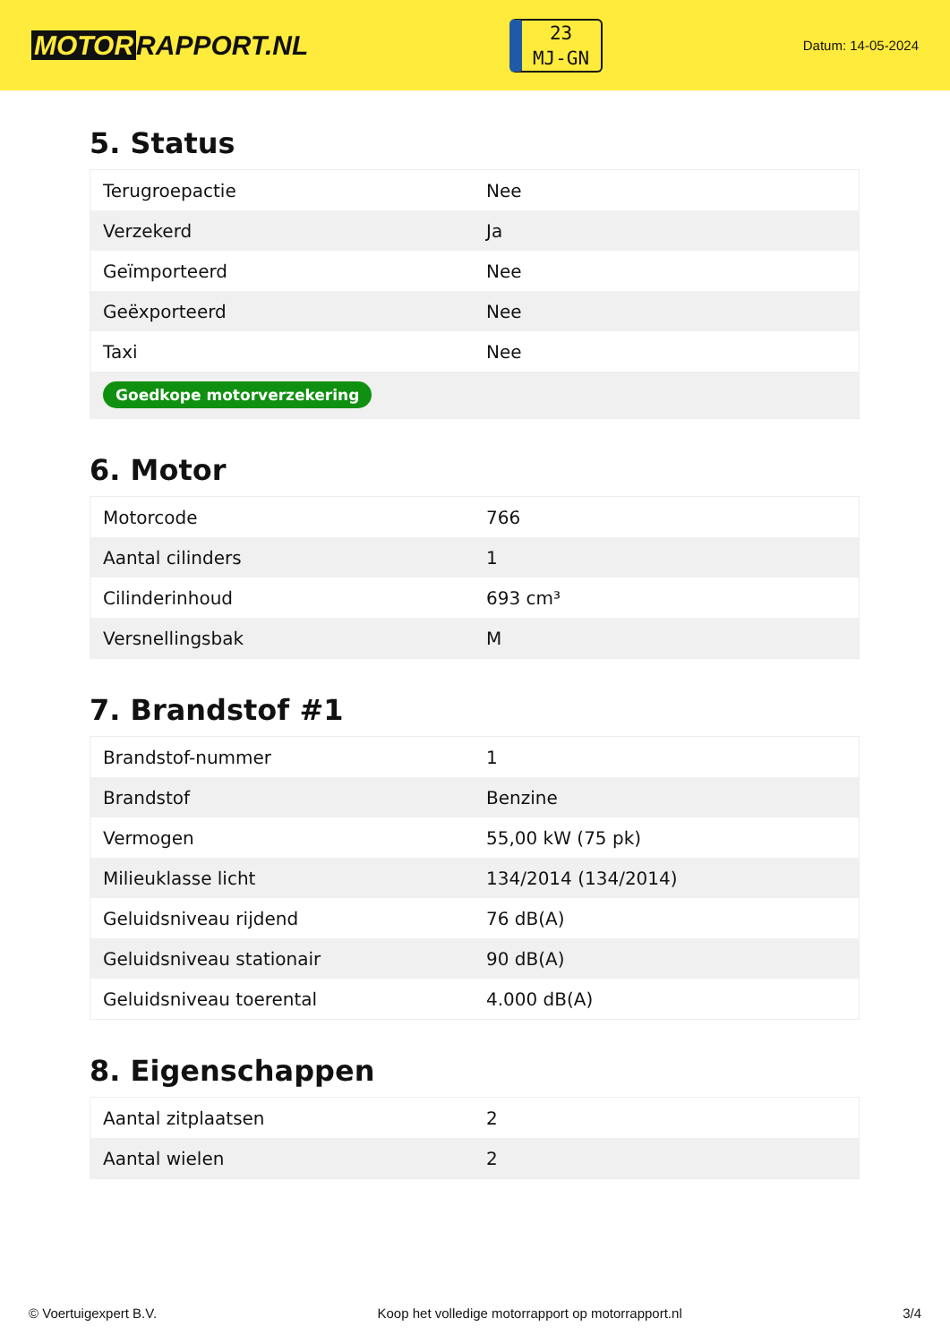MOTOR RAPPORT.NL
23
MJ-GN
Datum: 14-05-2024
5. Status
| Terugroepactie | Nee |
| Verzekerd | Ja |
| Geïmporteerd | Nee |
| Geëxporteerd | Nee |
| Taxi | Nee |
| Goedkope motorverzekering | |
6. Motor
| Motorcode | 766 |
| Aantal cilinders | 1 |
| Cilinderinhoud | 693 cm³ |
| Versnellingsbak | M |
7. Brandstof #1
| Brandstof-nummer | 1 |
| Brandstof | Benzine |
| Vermogen | 55,00 kW (75 pk) |
| Milieuklasse licht | 134/2014 (134/2014) |
| Geluidsniveau rijdend | 76 dB(A) |
| Geluidsniveau stationair | 90 dB(A) |
| Geluidsniveau toerental | 4.000 dB(A) |
8. Eigenschappen
| Aantal zitplaatsen | 2 |
| Aantal wielen | 2 |
© Voertuigexpert B.V. Koop het volledige motorrapport op motorrapport.nl 3/4